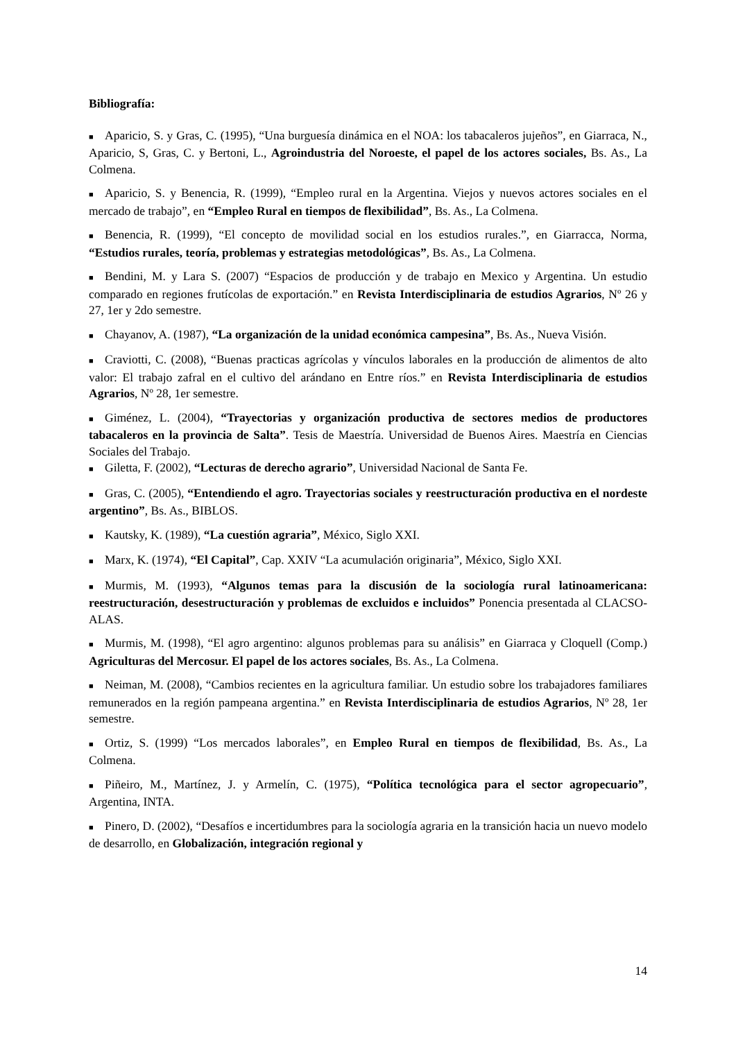Bibliografía:
■ Aparicio, S. y Gras, C. (1995), “Una burguesía dinámica en el NOA: los tabacaleros jujeños”, en Giarraca, N., Aparicio, S, Gras, C. y Bertoni, L., Agroindustria del Noroeste, el papel de los actores sociales, Bs. As., La Colmena.
■ Aparicio, S. y Benencia, R. (1999), “Empleo rural en la Argentina. Viejos y nuevos actores sociales en el mercado de trabajo”, en “Empleo Rural en tiempos de flexibilidad”, Bs. As., La Colmena.
■ Benencia, R. (1999), “El concepto de movilidad social en los estudios rurales.”, en Giarracca, Norma, “Estudios rurales, teoría, problemas y estrategias metodológicas”, Bs. As., La Colmena.
■ Bendini, M. y Lara S. (2007) “Espacios de producción y de trabajo en Mexico y Argentina. Un estudio comparado en regiones frutícolas de exportación.” en Revista Interdisciplinaria de estudios Agrarios, Nº 26 y 27, 1er y 2do semestre.
■ Chayanov, A. (1987), “La organización de la unidad económica campesina”, Bs. As., Nueva Visión.
■ Craviotti, C. (2008), “Buenas practicas agrícolas y vínculos laborales en la producción de alimentos de alto valor: El trabajo zafral en el cultivo del arándano en Entre ríos.” en Revista Interdisciplinaria de estudios Agrarios, Nº 28, 1er semestre.
■ Giménez, L. (2004), “Trayectorias y organización productiva de sectores medios de productores tabacaleros en la provincia de Salta”. Tesis de Maestría. Universidad de Buenos Aires. Maestría en Ciencias Sociales del Trabajo.
■ Giletta, F. (2002), “Lecturas de derecho agrario”, Universidad Nacional de Santa Fe.
■ Gras, C. (2005), “Entendiendo el agro. Trayectorias sociales y reestructuración productiva en el nordeste argentino”, Bs. As., BIBLOS.
■ Kautsky, K. (1989), “La cuestión agraria”, México, Siglo XXI.
■ Marx, K. (1974), “El Capital”, Cap. XXIV “La acumulación originaria”, México, Siglo XXI.
■ Murmis, M. (1993), “Algunos temas para la discusión de la sociología rural latinoamericana: reestructuración, desestructuración y problemas de excluidos e incluidos” Ponencia presentada al CLACSO- ALAS.
■ Murmis, M. (1998), “El agro argentino: algunos problemas para su análisis” en Giarraca y Cloquell (Comp.) Agriculturas del Mercosur. El papel de los actores sociales, Bs. As., La Colmena.
■ Neiman, M. (2008), “Cambios recientes en la agricultura familiar. Un estudio sobre los trabajadores familiares remunerados en la región pampeana argentina.” en Revista Interdisciplinaria de estudios Agrarios, Nº 28, 1er semestre.
■ Ortiz, S. (1999) “Los mercados laborales”, en Empleo Rural en tiempos de flexibilidad, Bs. As., La Colmena.
■ Piñeiro, M., Martínez, J. y Armelín, C. (1975), “Política tecnológica para el sector agropecuario”, Argentina, INTA.
■ Pinero, D. (2002), “Desafíos e incertidumbres para la sociología agraria en la transición hacia un nuevo modelo de desarrollo, en Globalización, integración regional y
14